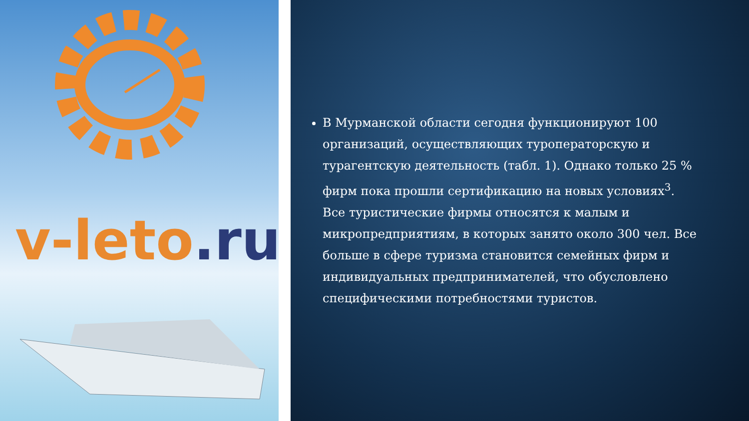v-leto.ru
В Мурманской области сегодня функционируют 100 организаций, осуществляющих туроператорскую и турагентскую деятельность (табл. 1). Однако только 25 % фирм пока прошли сертификацию на новых условиях<sup>3</sup>. Все туристические фирмы относятся к малым и микропредприятиям, в которых занято около 300 чел. Все больше в сфере туризма становится семейных фирм и индивидуальных предпринимателей, что обусловлено специфическими потребностями туристов.